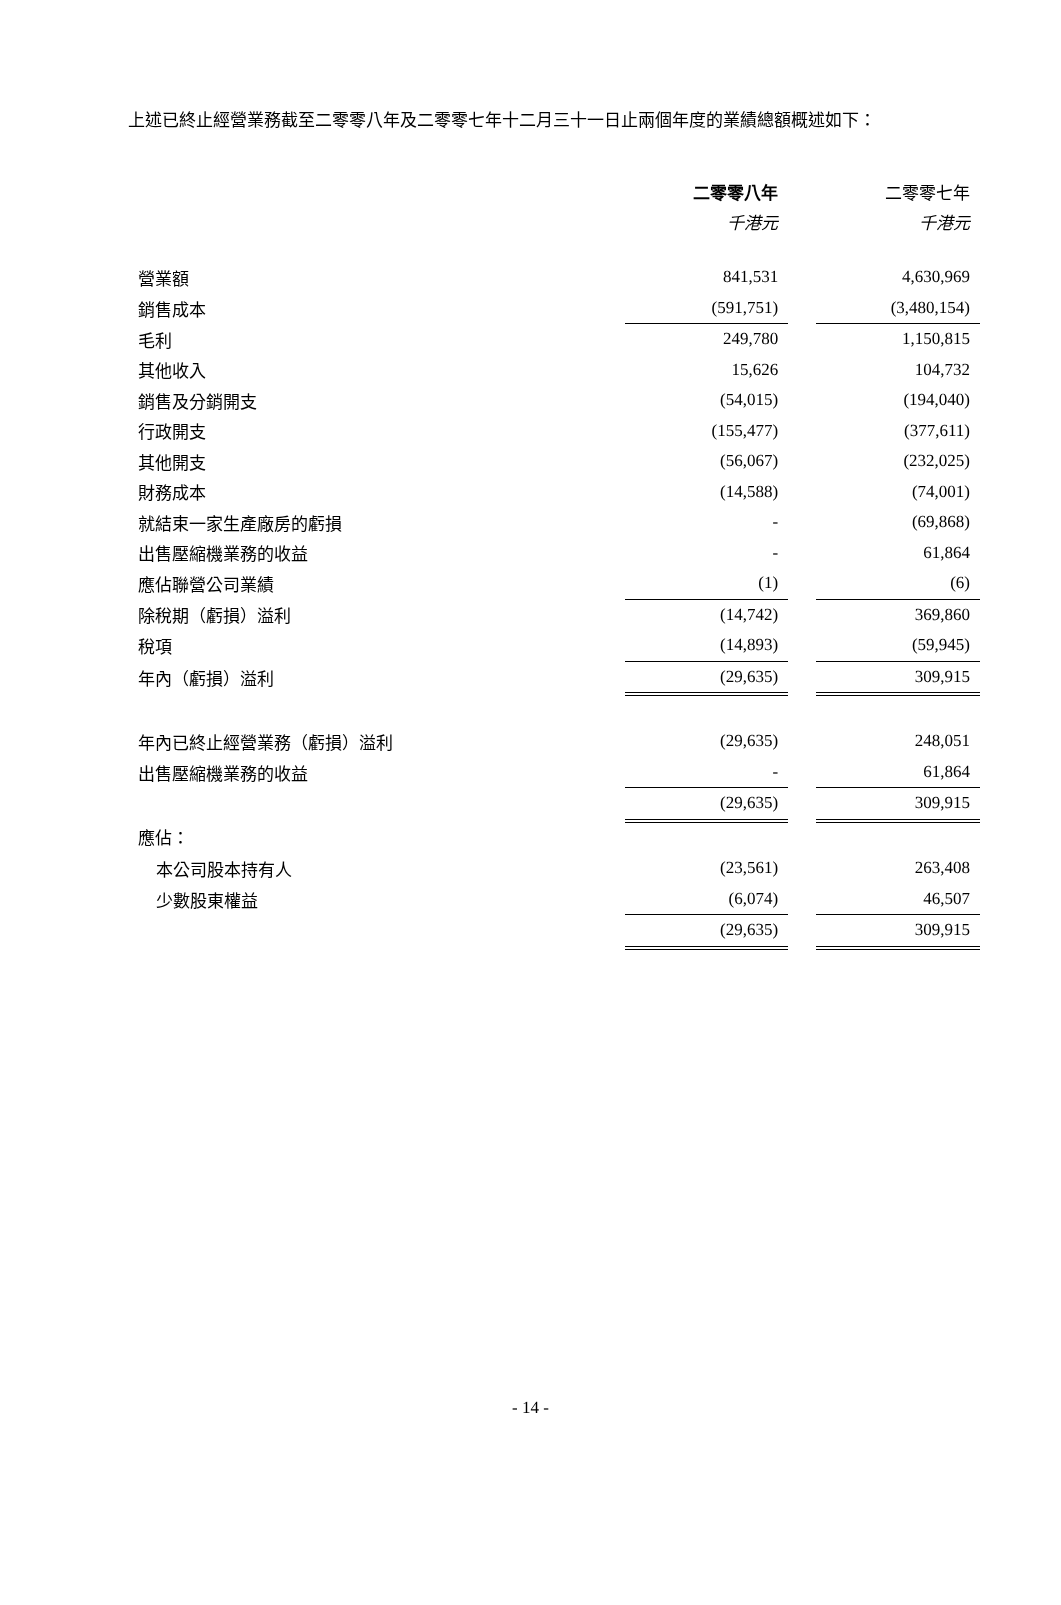上述已終止經營業務截至二零零八年及二零零七年十二月三十一日止兩個年度的業績總額概述如下：
| | 二零零八年 | | 二零零七年 |
| | 千港元 | | 千港元 |
| 營業額 | 841,531 | | 4,630,969 |
| 銷售成本 | (591,751) | | (3,480,154) |
| 毛利 | 249,780 | | 1,150,815 |
| 其他收入 | 15,626 | | 104,732 |
| 銷售及分銷開支 | (54,015) | | (194,040) |
| 行政開支 | (155,477) | | (377,611) |
| 其他開支 | (56,067) | | (232,025) |
| 財務成本 | (14,588) | | (74,001) |
| 就結束一家生產廠房的虧損 | - | | (69,868) |
| 出售壓縮機業務的收益 | - | | 61,864 |
| 應佔聯營公司業績 | (1) | | (6) |
| 除稅期（虧損）溢利 | (14,742) | | 369,860 |
| 稅項 | (14,893) | | (59,945) |
| 年內（虧損）溢利 | (29,635) | | 309,915 |
| 年內已終止經營業務（虧損）溢利 | (29,635) | | 248,051 |
| 出售壓縮機業務的收益 | - | | 61,864 |
| | (29,635) | | 309,915 |
| 應佔： | | | |
| 本公司股本持有人 | (23,561) | | 263,408 |
| 少數股東權益 | (6,074) | | 46,507 |
| | (29,635) | | 309,915 |
- 14 -